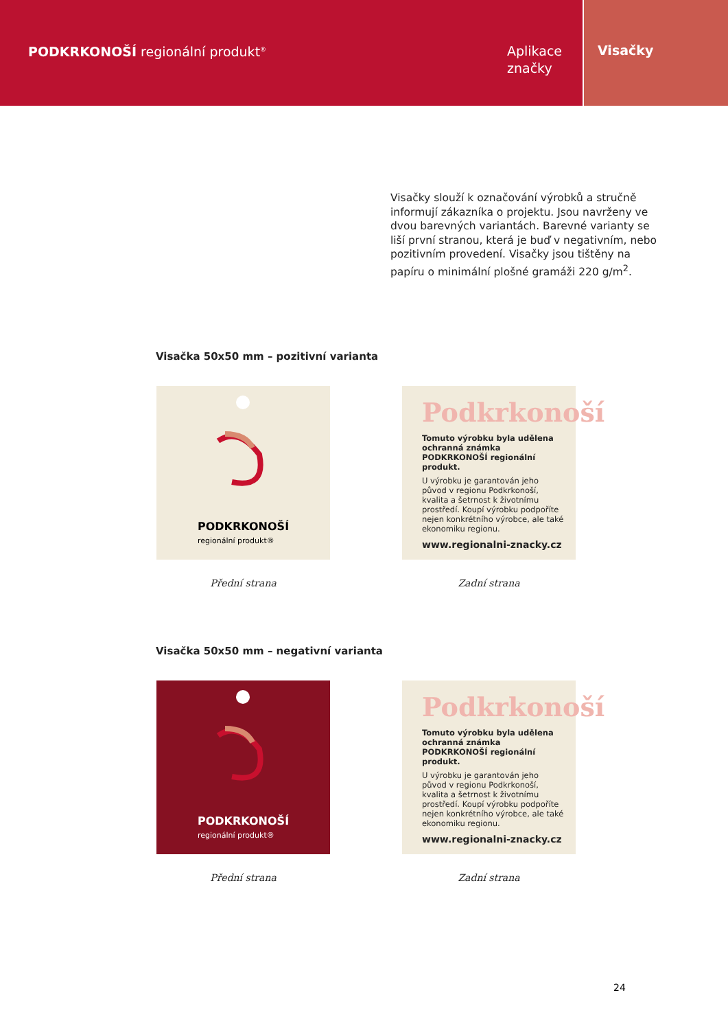PODKRKONOŠÍ regionální produkt<sup>®</sup>
Aplikace značky
Visačky
Visačky slouží k označování výrobků a stručně informují zákazníka o projektu. Jsou navrženy ve dvou barevných variantách. Barevné varianty se liší první stranou, která je buď v negativním, nebo pozitivním provedení. Visačky jsou tištěny na papíru o minimální plošné gramáži 220 g/m<sup>2</sup>.
Visačka 50x50 mm – pozitivní varianta
PODKRKONOŠÍ regionální produkt®
Přední strana
Podkrkonoší
Tomuto výrobku byla udělena ochranná známka PODKRKONOŠÍ regionální produkt.
U výrobku je garantován jeho původ v regionu Podkrkonoší, kvalita a šetrnost k životnímu prostředí. Koupí výrobku podpoříte nejen konkrétního výrobce, ale také ekonomiku regionu.
www.regionalni-znacky.cz
Zadní strana
Visačka 50x50 mm – negativní varianta
PODKRKONOŠÍ regionální produkt®
Přední strana
Podkrkonoší
Tomuto výrobku byla udělena ochranná známka PODKRKONOŠÍ regionální produkt.
U výrobku je garantován jeho původ v regionu Podkrkonoší, kvalita a šetrnost k životnímu prostředí. Koupí výrobku podpoříte nejen konkrétního výrobce, ale také ekonomiku regionu.
www.regionalni-znacky.cz
Zadní strana
24